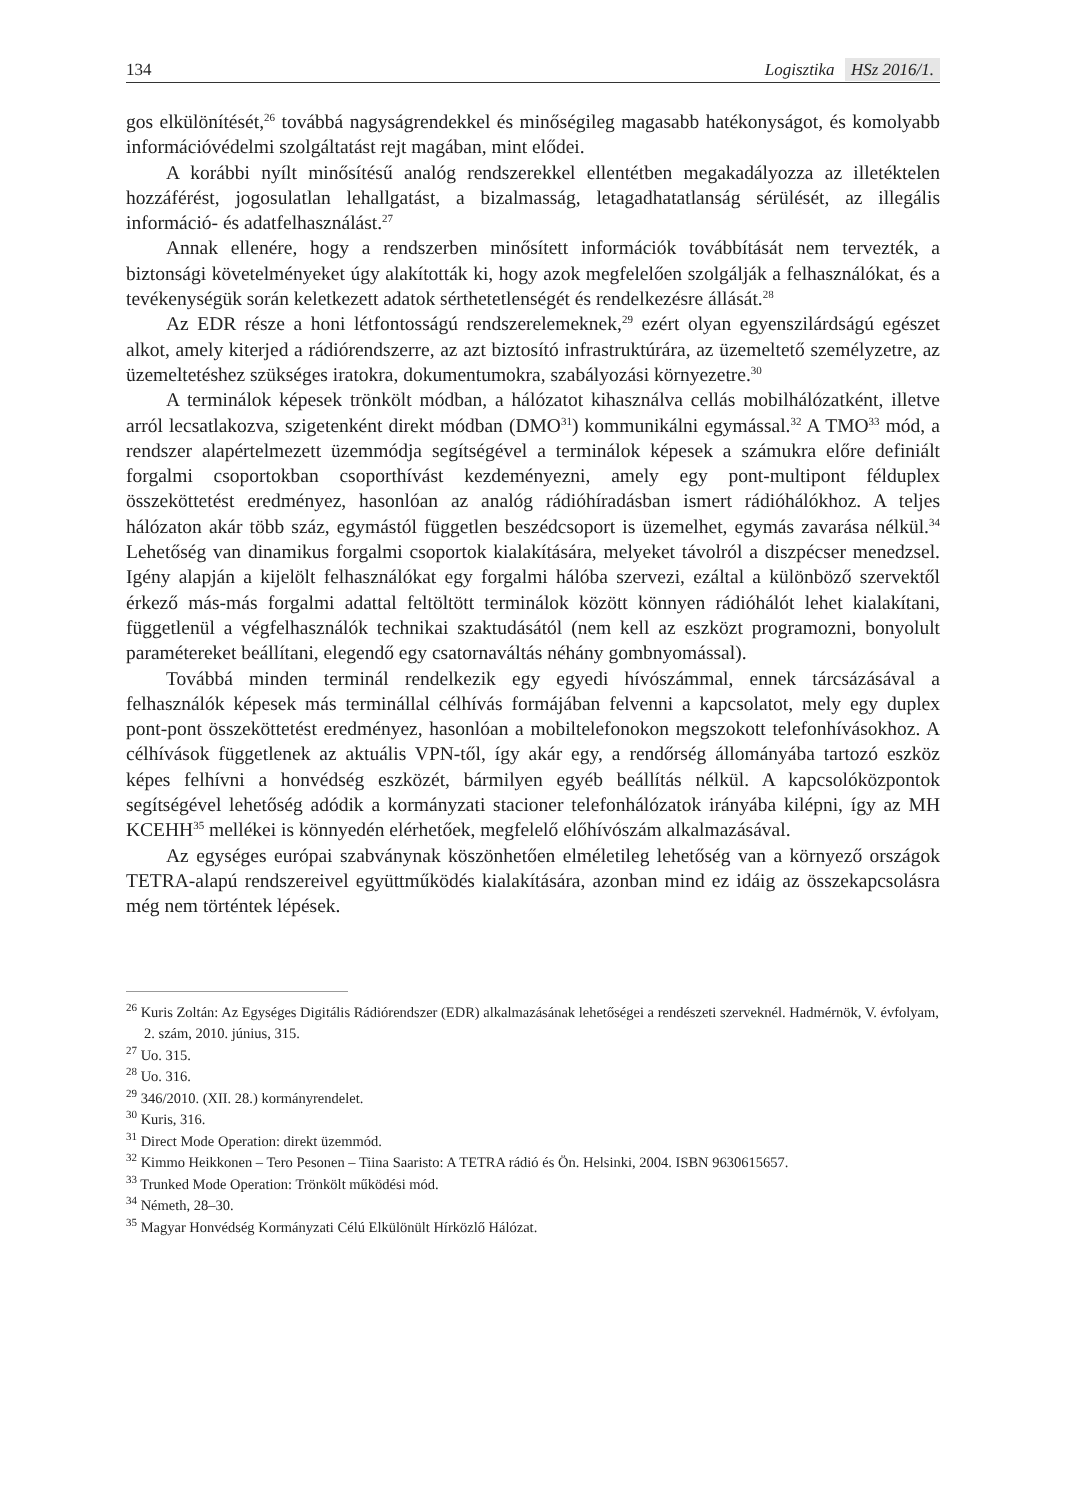134
Logisztika HSz 2016/1.
gos elkülönítését,<sup>26</sup> továbbá nagyságrendekkel és minőségileg magasabb hatékonyságot, és komolyabb információvédelmi szolgáltatást rejt magában, mint elődei.
A korábbi nyílt minősítésű analóg rendszerekkel ellentétben megakadályozza az illetéktelen hozzáférést, jogosulatlan lehallgatást, a bizalmasság, letagadhatatlanság sérülését, az illegális információ- és adatfelhasználást.<sup>27</sup>
Annak ellenére, hogy a rendszerben minősített információk továbbítását nem tervezték, a biztonsági követelményeket úgy alakították ki, hogy azok megfelelően szolgálják a felhasználókat, és a tevékenységük során keletkezett adatok sérthetetlenségét és rendelkezésre állását.<sup>28</sup>
Az EDR része a honi létfontosságú rendszerelemeknek,<sup>29</sup> ezért olyan egyenszilárdságú egészet alkot, amely kiterjed a rádiórendszerre, az azt biztosító infrastruktúrára, az üzemeltető személyzetre, az üzemeltetéshez szükséges iratokra, dokumentumokra, szabályozási környezetre.<sup>30</sup>
A terminálok képesek trönkölt módban, a hálózatot kihasználva cellás mobilhálózatként, illetve arról lecsatlakozva, szigetenként direkt módban (DMO<sup>31</sup>) kommunikálni egymással.<sup>32</sup> A TMO<sup>33</sup> mód, a rendszer alapértelmezett üzemmódja segítségével a terminálok képesek a számukra előre definiált forgalmi csoportokban csoporthívást kezdeményezni, amely egy pont-multipont félduplex összeköttetést eredményez, hasonlóan az analóg rádióhíradásban ismert rádióhálókhoz. A teljes hálózaton akár több száz, egymástól független beszédcsoport is üzemelhet, egymás zavarása nélkül.<sup>34</sup> Lehetőség van dinamikus forgalmi csoportok kialakítására, melyeket távolról a diszpécser menedzsel. Igény alapján a kijelölt felhasználókat egy forgalmi hálóba szervezi, ezáltal a különböző szervektől érkező más-más forgalmi adattal feltöltött terminálok között könnyen rádióhálót lehet kialakítani, függetlenül a végfelhasználók technikai szaktudásától (nem kell az eszközt programozni, bonyolult paramétereket beállítani, elegendő egy csatornaváltás néhány gombnyomással).
Továbbá minden terminál rendelkezik egy egyedi hívószámmal, ennek tárcsázásával a felhasználók képesek más terminállal célhívás formájában felvenni a kapcsolatot, mely egy duplex pont-pont összeköttetést eredményez, hasonlóan a mobiltelefonokon megszokott telefonhívásokhoz. A célhívások függetlenek az aktuális VPN-től, így akár egy, a rendőrség állományába tartozó eszköz képes felhívni a honvédség eszközét, bármilyen egyéb beállítás nélkül. A kapcsolóközpontok segítségével lehetőség adódik a kormányzati stacioner telefonhálózatok irányába kilépni, így az MH KCEHH<sup>35</sup> mellékei is könnyedén elérhetőek, megfelelő előhívószám alkalmazásával.
Az egységes európai szabványnak köszönhetően elméletileg lehetőség van a környező országok TETRA-alapú rendszereivel együttműködés kialakítására, azonban mind ez idáig az összekapcsolásra még nem történtek lépések.
<sup>26</sup> Kuris Zoltán: Az Egységes Digitális Rádiórendszer (EDR) alkalmazásának lehetőségei a rendészeti szerveknél. Hadmérnök, V. évfolyam, 2. szám, 2010. június, 315.
<sup>27</sup> Uo. 315.
<sup>28</sup> Uo. 316.
<sup>29</sup> 346/2010. (XII. 28.) kormányrendelet.
<sup>30</sup> Kuris, 316.
<sup>31</sup> Direct Mode Operation: direkt üzemmód.
<sup>32</sup> Kimmo Heikkonen – Tero Pesonen – Tiina Saaristo: A TETRA rádió és Ön. Helsinki, 2004. ISBN 9630615657.
<sup>33</sup> Trunked Mode Operation: Trönkölt működési mód.
<sup>34</sup> Németh, 28–30.
<sup>35</sup> Magyar Honvédség Kormányzati Célú Elkülönült Hírközlő Hálózat.